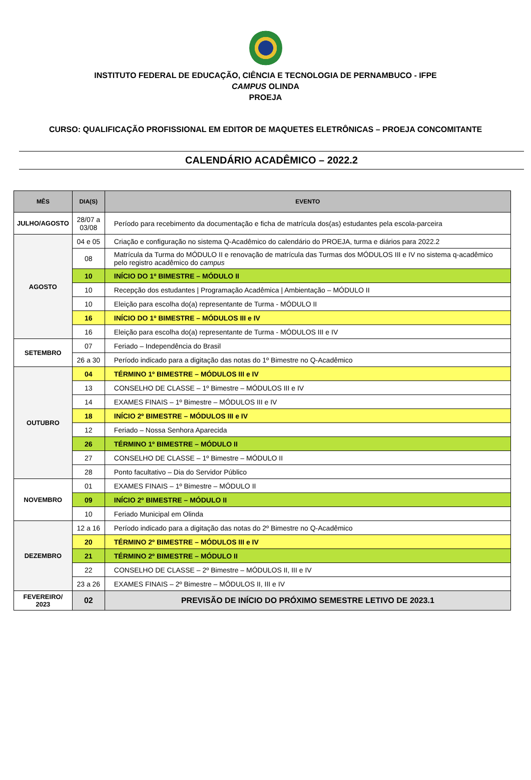INSTITUTO FEDERAL DE EDUCAÇÃO, CIÊNCIA E TECNOLOGIA DE PERNAMBUCO - IFPE
CAMPUS OLINDA
PROEJA
CURSO: QUALIFICAÇÃO PROFISSIONAL EM EDITOR DE MAQUETES ELETRÔNICAS – PROEJA CONCOMITANTE
CALENDÁRIO ACADÊMICO – 2022.2
| MÊS | DIA(S) | EVENTO |
| --- | --- | --- |
| JULHO/AGOSTO | 28/07 a 03/08 | Período para recebimento da documentação e ficha de matrícula dos(as) estudantes pela escola-parceira |
| AGOSTO | 04 e 05 | Criação e configuração no sistema Q-Acadêmico do calendário do PROEJA, turma e diários para 2022.2 |
| | 08 | Matrícula da Turma do MÓDULO II e renovação de matrícula das Turmas dos MÓDULOS III e IV no sistema q-acadêmico pelo registro acadêmico do campus |
| | 10 | INÍCIO DO 1º BIMESTRE – MÓDULO II |
| | 10 | Recepção dos estudantes / Programação Acadêmica / Ambientação – MÓDULO II |
| | 10 | Eleição para escolha do(a) representante de Turma - MÓDULO II |
| | 16 | INÍCIO DO 1º BIMESTRE – MÓDULOS III e IV |
| | 16 | Eleição para escolha do(a) representante de Turma - MÓDULOS III e IV |
| SETEMBRO | 07 | Feriado – Independência do Brasil |
| | 26 a 30 | Período indicado para a digitação das notas do 1º Bimestre no Q-Acadêmico |
| OUTUBRO | 04 | TÉRMINO 1º BIMESTRE – MÓDULOS III e IV |
| | 13 | CONSELHO DE CLASSE – 1º Bimestre – MÓDULOS III e IV |
| | 14 | EXAMES FINAIS – 1º Bimestre – MÓDULOS III e IV |
| | 18 | INÍCIO 2º BIMESTRE – MÓDULOS III e IV |
| | 12 | Feriado – Nossa Senhora Aparecida |
| | 26 | TÉRMINO 1º BIMESTRE – MÓDULO II |
| | 27 | CONSELHO DE CLASSE – 1º Bimestre – MÓDULO II |
| | 28 | Ponto facultativo – Dia do Servidor Público |
| NOVEMBRO | 01 | EXAMES FINAIS – 1º Bimestre – MÓDULO II |
| | 09 | INÍCIO 2º BIMESTRE – MÓDULO II |
| | 10 | Feriado Municipal em Olinda |
| DEZEMBRO | 12 a 16 | Período indicado para a digitação das notas do 2º Bimestre no Q-Acadêmico |
| | 20 | TÉRMINO 2º BIMESTRE – MÓDULOS III e IV |
| | 21 | TÉRMINO 2º BIMESTRE – MÓDULO II |
| | 22 | CONSELHO DE CLASSE – 2º Bimestre – MÓDULOS II, III e IV |
| | 23 a 26 | EXAMES FINAIS – 2º Bimestre – MÓDULOS II, III e IV |
| FEVEREIRO/ 2023 | 02 | PREVISÃO DE INÍCIO DO PRÓXIMO SEMESTRE LETIVO DE 2023.1 |